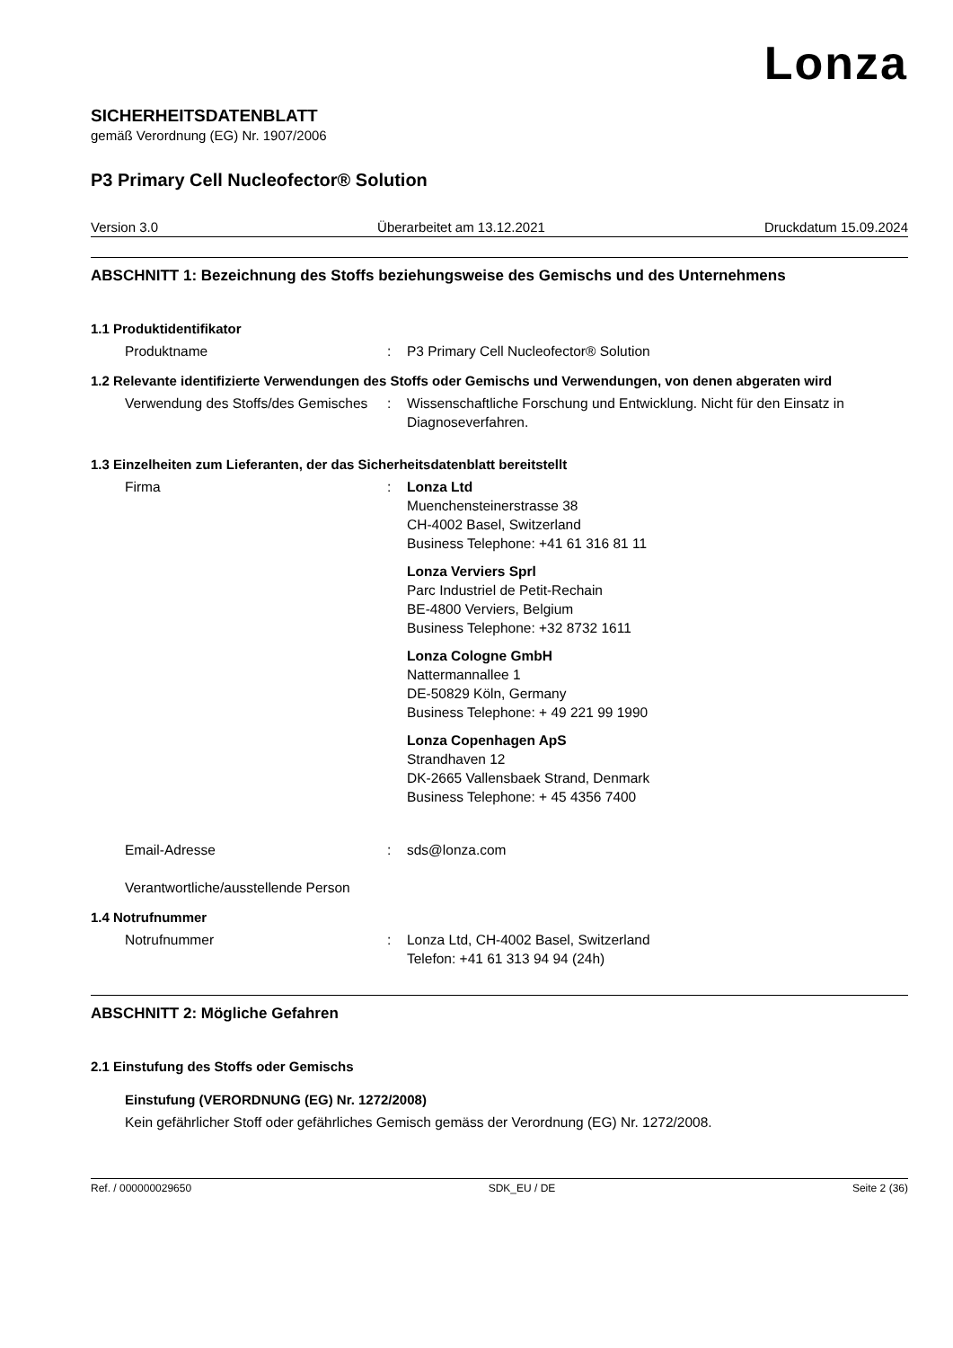Lonza
SICHERHEITSDATENBLATT
gemäß Verordnung (EG) Nr. 1907/2006
P3 Primary Cell Nucleofector® Solution
Version 3.0 Überarbeitet am 13.12.2021 Druckdatum 15.09.2024
ABSCHNITT 1: Bezeichnung des Stoffs beziehungsweise des Gemischs und des Unternehmens
1.1 Produktidentifikator
Produktname : P3 Primary Cell Nucleofector® Solution
1.2 Relevante identifizierte Verwendungen des Stoffs oder Gemischs und Verwendungen, von denen abgeraten wird
Verwendung des Stoffs/des Gemisches
: Wissenschaftliche Forschung und Entwicklung. Nicht für den Einsatz in Diagnoseverfahren.
1.3 Einzelheiten zum Lieferanten, der das Sicherheitsdatenblatt bereitstellt
Firma : Lonza Ltd
Muenchensteinerstrasse 38
CH-4002 Basel, Switzerland
Business Telephone: +41 61 316 81 11
Lonza Verviers Sprl
Parc Industriel de Petit-Rechain
BE-4800 Verviers, Belgium
Business Telephone: +32 8732 1611
Lonza Cologne GmbH
Nattermannallee 1
DE-50829 Köln, Germany
Business Telephone: + 49 221 99 1990
Lonza Copenhagen ApS
Strandhaven 12
DK-2665 Vallensbaek Strand, Denmark
Business Telephone: + 45 4356 7400
Email-Adresse
Verantwortliche/ausstellende Person
: sds@lonza.com
1.4 Notrufnummer
Notrufnummer : Lonza Ltd, CH-4002 Basel, Switzerland
Telefon: +41 61 313 94 94 (24h)
ABSCHNITT 2: Mögliche Gefahren
2.1 Einstufung des Stoffs oder Gemischs
Einstufung (VERORDNUNG (EG) Nr. 1272/2008)
Kein gefährlicher Stoff oder gefährliches Gemisch gemäss der Verordnung (EG) Nr. 1272/2008.
Ref. / 000000029650 SDK_EU / DE Seite 2 (36)